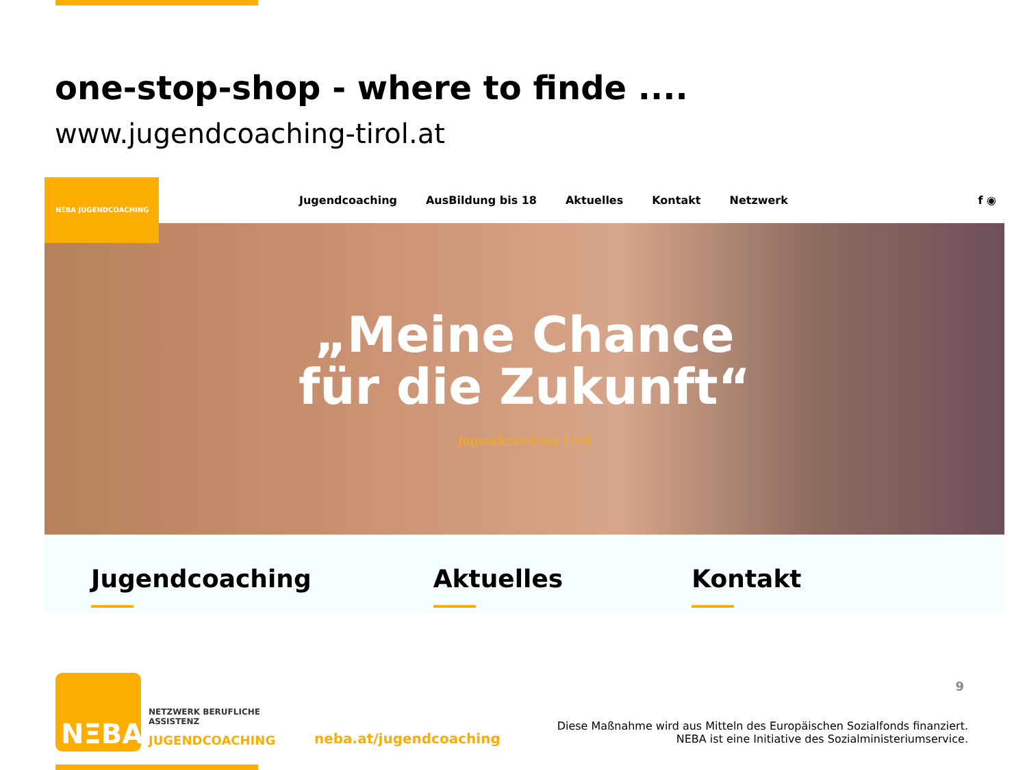one-stop-shop - where to finde ....
www.jugendcoaching-tirol.at
NΞBA JUGENDCOACHING
Jugendcoaching AusBildung bis 18 Aktuelles Kontakt Netzwerk
f ◉
„Meine Chance
für die Zukunft“
Jugendcoaching Tirol
Jugendcoaching Aktuelles Kontakt
NΞBA
NETZWERK BERUFLICHE
ASSISTENZ
JUGENDCOACHING neba.at/jugendcoaching
9
Diese Maßnahme wird aus Mitteln des Europäischen Sozialfonds finanziert.
NEBA ist eine Initiative des Sozialministeriumservice.